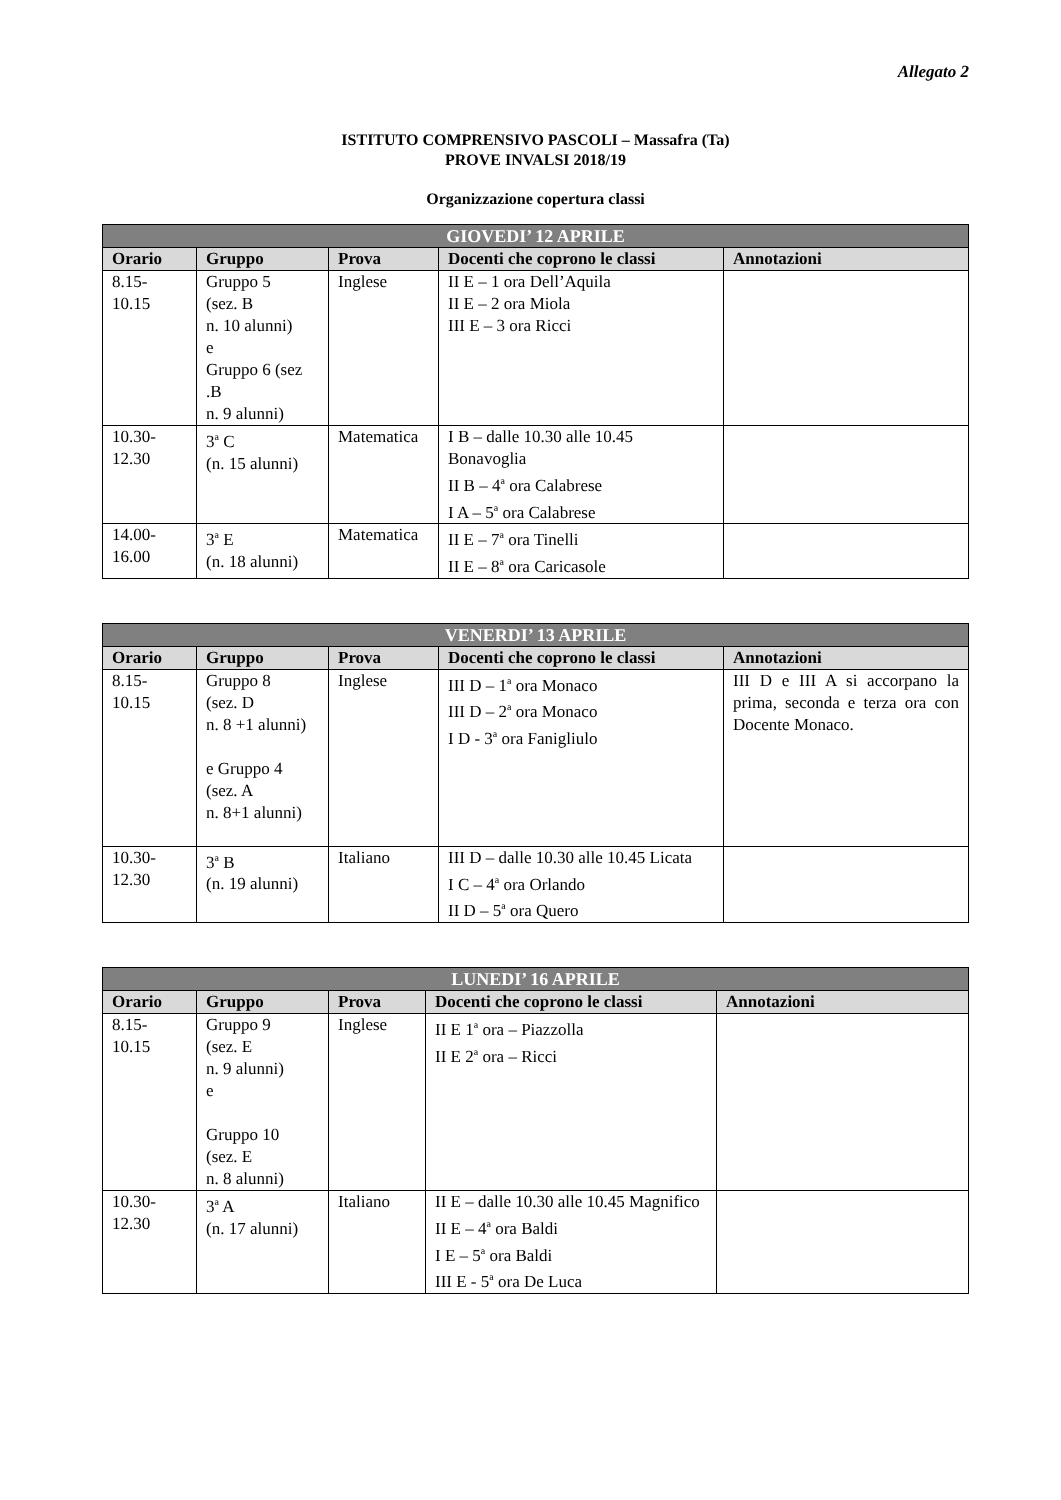Allegato 2
ISTITUTO COMPRENSIVO PASCOLI – Massafra (Ta)
PROVE INVALSI 2018/19
Organizzazione copertura classi
| GIOVEDI’ 12 APRILE | | | | |
| --- | --- | --- | --- | --- |
| Orario | Gruppo | Prova | Docenti che coprono le classi | Annotazioni |
| 8.15- 10.15 | Gruppo 5 (sez. B n. 10 alunni) e Gruppo 6 (sez .B n. 9 alunni) | Inglese | II E – 1 ora Dell’Aquila II E – 2 ora Miola III E – 3 ora Ricci | |
| 10.30- 12.30 | 3<sup>a</sup> C (n. 15 alunni) | Matematica | I B – dalle 10.30 alle 10.45 Bonavoglia II B – 4<sup>a</sup> ora Calabrese I A – 5<sup>a</sup> ora Calabrese | |
| 14.00- 16.00 | 3<sup>a</sup> E (n. 18 alunni) | Matematica | II E – 7<sup>a</sup> ora Tinelli II E – 8<sup>a</sup> ora Caricasole | |
| VENERDI’ 13 APRILE | | | | |
| --- | --- | --- | --- | --- |
| Orario | Gruppo | Prova | Docenti che coprono le classi | Annotazioni |
| 8.15- 10.15 | Gruppo 8 (sez. D n. 8 +1 alunni) e Gruppo 4 (sez. A n. 8+1 alunni) | Inglese | III D – 1<sup>a</sup> ora Monaco III D – 2<sup>a</sup> ora Monaco I D - 3<sup>a</sup> ora Fanigliulo | III D e III A si accorpano la prima, seconda e terza ora con Docente Monaco. |
| 10.30- 12.30 | 3<sup>a</sup> B (n. 19 alunni) | Italiano | III D – dalle 10.30 alle 10.45 Licata I C – 4<sup>a</sup> ora Orlando II D – 5<sup>a</sup> ora Quero | |
| LUNEDI’ 16 APRILE | | | | |
| --- | --- | --- | --- | --- |
| Orario | Gruppo | Prova | Docenti che coprono le classi | Annotazioni |
| 8.15- 10.15 | Gruppo 9 (sez. E n. 9 alunni) e Gruppo 10 (sez. E n. 8 alunni) | Inglese | II E 1<sup>a</sup> ora – Piazzolla II E 2<sup>a</sup> ora – Ricci | |
| 10.30- 12.30 | 3<sup>a</sup> A (n. 17 alunni) | Italiano | II E – dalle 10.30 alle 10.45 Magnifico II E – 4<sup>a</sup> ora Baldi I E – 5<sup>a</sup> ora Baldi III E - 5<sup>a</sup> ora De Luca | |